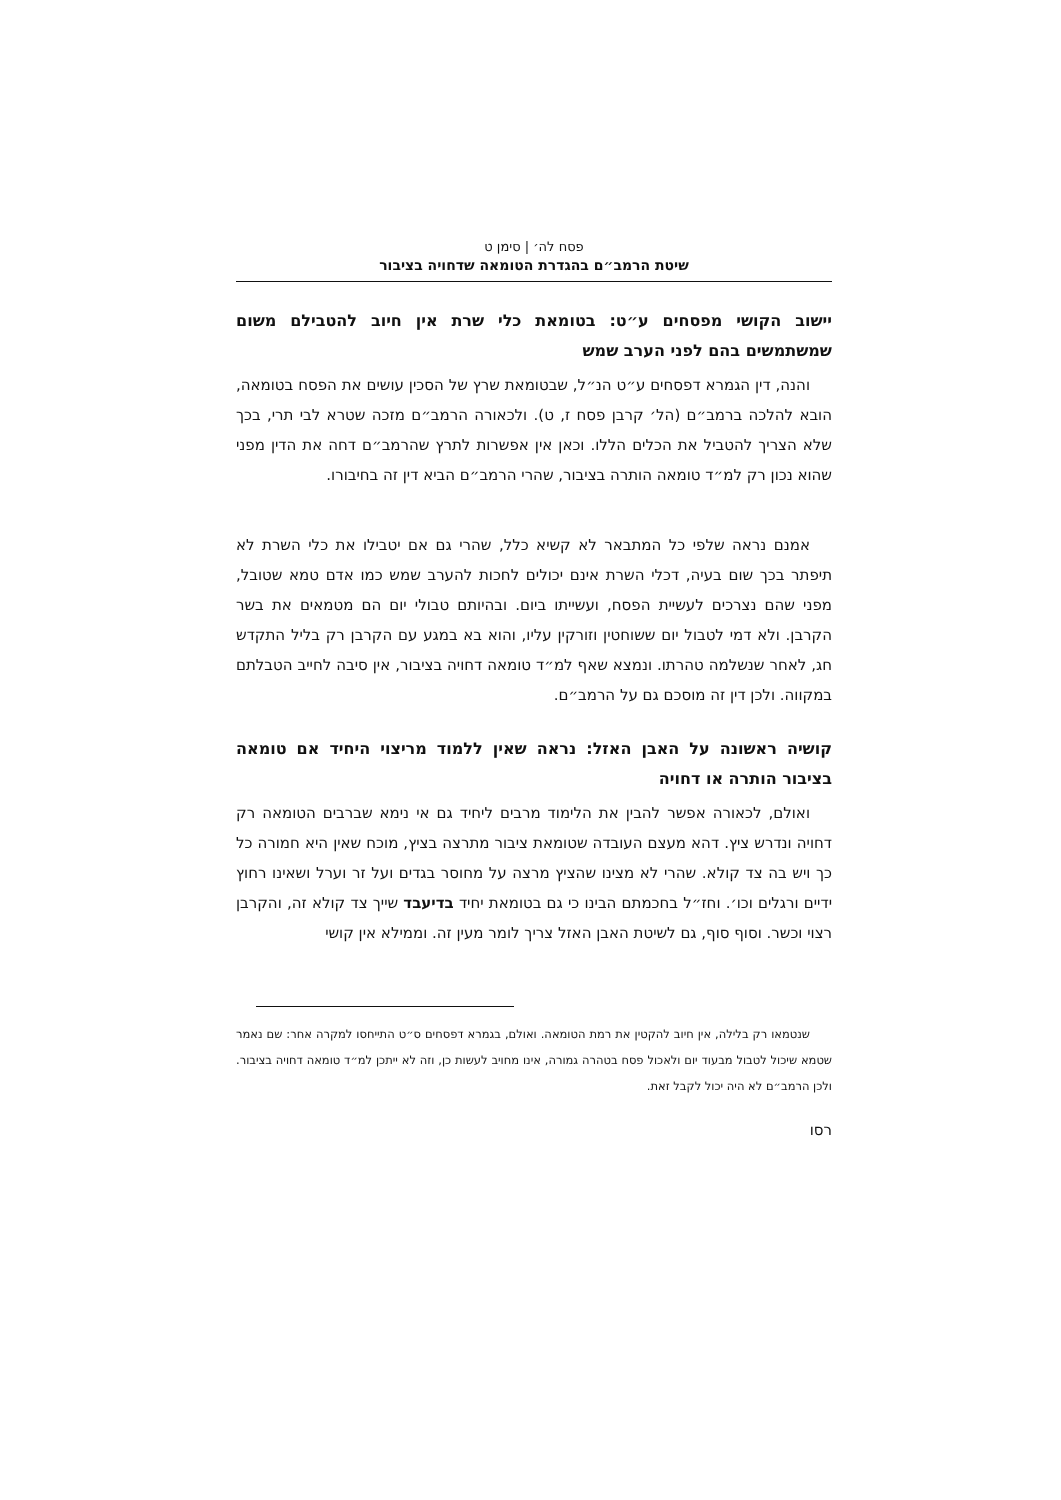פסח לה׳ | סימן ט
שיטת הרמב״ם בהגדרת הטומאה שדחויה בציבור
יישוב הקושי מפסחים ע״ט: בטומאת כלי שרת אין חיוב להטבילם משום שמשתמשים בהם לפני הערב שמש
והנה, דין הגמרא דפסחים ע״ט הנ״ל, שבטומאת שרץ של הסכין עושים את הפסח בטומאה, הובא להלכה ברמב״ם (הל׳ קרבן פסח ז, ט). ולכאורה הרמב״ם מזכה שטרא לבי תרי, בכך שלא הצריך להטביל את הכלים הללו. וכאן אין אפשרות לתרץ שהרמב״ם דחה את הדין מפני שהוא נכון רק למ״ד טומאה הותרה בציבור, שהרי הרמב״ם הביא דין זה בחיבורו.
אמנם נראה שלפי כל המתבאר לא קשיא כלל, שהרי גם אם יטבילו את כלי השרת לא תיפתר בכך שום בעיה, דכלי השרת אינם יכולים לחכות להערב שמש כמו אדם טמא שטובל, מפני שהם נצרכים לעשיית הפסח, ועשייתו ביום. ובהיותם טבולי יום הם מטמאים את בשר הקרבן. ולא דמי לטבול יום ששוחטין וזורקין עליו, והוא בא במגע עם הקרבן רק בליל התקדש חג, לאחר שנשלמה טהרתו. ונמצא שאף למ״ד טומאה דחויה בציבור, אין סיבה לחייב הטבלתם במקווה. ולכן דין זה מוסכם גם על הרמב״ם.
קושיה ראשונה על האבן האזל: נראה שאין ללמוד מריצוי היחיד אם טומאה בציבור הותרה או דחויה
ואולם, לכאורה אפשר להבין את הלימוד מרבים ליחיד גם אי נימא שברבים הטומאה רק דחויה ונדרש ציץ. דהא מעצם העובדה שטומאת ציבור מתרצה בציץ, מוכח שאין היא חמורה כל כך ויש בה צד קולא. שהרי לא מצינו שהציץ מרצה על מחוסר בגדים ועל זר וערל ושאינו רחוץ ידיים ורגלים וכו׳. וחז״ל בחכמתם הבינו כי גם בטומאת יחיד בדיעבד שייך צד קולא זה, והקרבן רצוי וכשר. וסוף סוף, גם לשיטת האבן האזל צריך לומר מעין זה. וממילא אין קושי
שנטמאו רק בלילה, אין חיוב להקטין את רמת הטומאה. ואולם, בגמרא דפסחים ס״ט התייחסו למקרה אחר: שם נאמר שטמא שיכול לטבול מבעוד יום ולאכול פסח בטהרה גמורה, אינו מחויב לעשות כן, וזה לא ייתכן למ״ד טומאה דחויה בציבור. ולכן הרמב״ם לא היה יכול לקבל זאת.
רסו